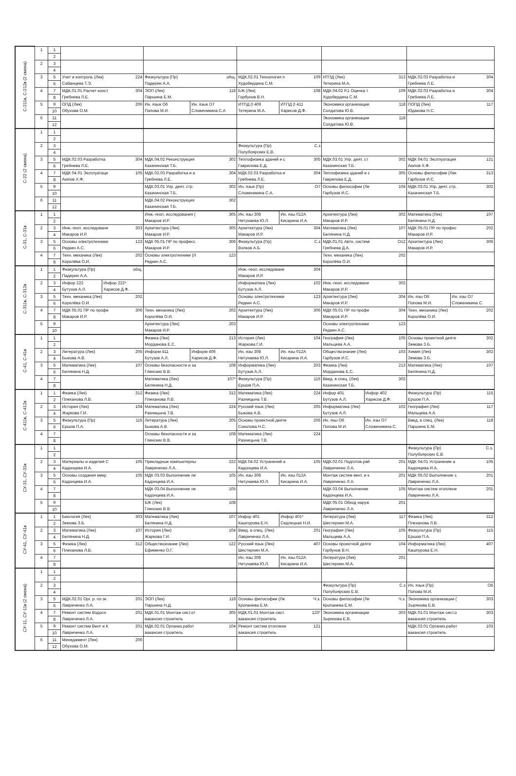| С-211к, С-212к (2 смена) | 1 | 1 | | | | | |
| | | 2 | | | | | |
| | 2 | 3 | | | | | |
| | | 4 | | | | | |
| | 3 | 5 | Учет и контроль (Лек) 224 Сабанцева Т.Э. | Физкультура (Пр) общ. Падерин А.А. | МДК.02.01 Технология п 109 Худобердина С.М. | ИТПД (Лек) 313 Тетерина М.А. | МДК.02.03 Разработка и 304 Гребнева Л.Е. |
| | | 6 | | | | | |
| | 4 | 7 | МДК.01.01 Расчет конст 304 Гребнева Л.Е. | ЭОП (Лек) 118 Паршина Е.М. | БЖ (Лек) 108 Горбунов В.Н. | МДК.04.02 Р.1 Оценка т 109 Худобердина С.М. | МДК.02.03 Разработка и 304 Гребнева Л.Е. |
| | | 8 | | | | | |
| | 5 | 9 | ОПД (Лек) 206 Обухова О.М. | Ин. язык О6 Попова М.И. Ин. язык О7 Сложеникина С.А | ИТПД (I 406 Тетерина М.А. ИТПД (I 411 Харисов Д.Ф. | Экономика организации 118 Солдатова Ю.В. | ПОПД (Лек) 117 Юдакова Н.С. |
| | | 10 | | | | | |
| | 6 | 11 | | | | Экономика организации 118 Солдатова Ю.В. | |
| | | 12 | | | | | |
| С-22 (2 смена) | 1 | 1 | | | | | |
| | | 2 | | | | | |
| | 2 | 3 | | | Физкультура (Пр) С.з Полубоярских Е.В. | | |
| | | 4 | | | | | |
| | 3 | 5 | МДК.02.03 Разработка 304 Гребнева Л.Е. | МДК.04.02 Реконструкция 302 Казачинская Т.Б. | Теплофизика зданий и с 305 Гаврилова Е.Д. | МДК.03.01 Упр. деят. ст 302 Казачинская Т.Б. | МДК 04.01 Эксплуатация 121 Аюпов Х.Ф. |
| | | 6 | | | | | |
| | 4 | 7 | МДК 04.01 Эксплуатаци 105 Аюпов Х.Ф. | МДК.02.03 Разработка и а 304 Гребнева Л.Е. | МДК.02.03 Разработка и 304 Гребнева Л.Е. | Теплофизика зданий и с 305 Гаврилова Е.Д. | Основы философии (Лек 313 Гарбузов И.С. |
| | | 8 | | | | | |
| | 5 | 9 | | МДК.03.01 Упр. деят. стр. 302 Казачинская Т.Б. | Ин. язык (Пр) О7 Сложеникина С.А. | Основы философии (Ле 104 Гарбузов И.С. | МДК.03.01 Упр. деят. стр. 302 Казачинская Т.Б. |
| | | 10 | | | | | |
| | 6 | 11 | | МДК.04.02 Реконструкция 302 Казачинская Т.Б. | | | |
| | | 12 | | | | | |
| С-31, С-31к | 1 | 1 | | Инж.-геол. исследования ( 305 Макаров И.Р. | Ин. язы 308 Нетунаева Ю.Л. Ин. язы 012А Кисарина И.А. | Архитектура (Лек) 302 Макаров И.Р. | Математика (Лек) 107 Белянина Н.Д. |
| | | 2 | | | | | |
| | 2 | 3 | Инж.-геол. исследовани 303 Макаров И.Р. | Архитектура (Лек) 305 Макаров И.Р. | Архитектура (Лек) 304 Макаров И.Р. | Математика (Лек) 107 Белянина Н.Д. | МДК 05.01 ПР по профес 202 Макаров И.Р. |
| | | 4 | | | | | |
| | 3 | 5 | Основы электротехники 123 Редкин А.С. | МДК 05.01 ПР по професс 306 Макаров И.Р. | Физкультура (Пр) С.з Волков А.Б. | МДК.01.01 Авто. системі О12 Гребнева Д.А. | Архитектура (Лек) 306 Макаров И.Р. |
| | | 6 | | | | | |
| | 4 | 7 | Техн. механика (Лек) 202 Королёва О.И. | Основы электротехники (Л 123 Редкин А.С. | | Техн. механика (Лек) 202 Королёва О.И. | |
| | | 8 | | | | | |
| С-311к, С-312к | 1 | 1 | Физкультура (Пр) общ. Падерин А.А. | | Инж.-геол. исследовани 304 Макаров И.Р. | | |
| | | 2 | | | | | |
| | 2 | 3 | Инфор 222 Бутузов А.Л. Инфор 222* Харисов Д.Ф. | | Информатика (Лек) 102 Бутузов А.Л. | Инж.-геол. исследовани 302 Макаров И.Р. | |
| | | 4 | | | | | |
| | 3 | 5 | Техн. механика (Лек) 202 Королёва О.И. | | Основы электротехники 123 Редкин А.С. | Архитектура (Лек) 304 Макаров И.Р. | Ин. язы О6 Попова М.И. Ин. язы О7 Сложеникина С. |
| | | 6 | | | | | |
| | 4 | 7 | МДК 05.01 ПР по профе 306 Макаров И.Р. | Техн. механика (Лек) 202 Королёва О.И. | Архитектура (Лек) 306 Макаров И.Р. | МДК 05.01 ПР по профе 304 Макаров И.Р. | Техн. механика (Лек) 202 Королёва О.И. |
| | | 8 | | | | | |
| | 5 | 9 | | Архитектура (Лек) 203 Макаров И.Р. | | Основы электротехники 123 Редкин А.С. | |
| | | 10 | | | | | |
| С-41, С-41к | 1 | 1 | | Физика (Лек) 213 Морданова Е.С. | История (Лек) 104 Жаркова Г.И. | География (Лек) 105 Мальцева А.А. | Основы проектной деяте 302 Земова З.Б. |
| | | 2 | | | | | |
| | 2 | 3 | Литература (Лек) 205 Быкова А.В. | Информ 411 Бутузов А.Л. Информ 406 Харисов Д.Ф. | Ин. язы 308 Нетунаева Ю.Л. Ин. язы 012А Кисарина И.А. | Обществознание (Лек) 103 Гарбузов И.С. | Химия (Лек) 302 Земова З.Б. |
| | | 4 | | | | | |
| | 3 | 5 | Математика (Лек) 107 Белянина Н.Д. | Основы безопасности и за 108 Глинских В.В. | Информатика (Лек) 203 Бутузов А.Л. | Физика (Лек) 213 Морданова Е.С. | Математика (Лек) 107 Белянина Н.Д. |
| | | 6 | | | | | |
| | 4 | 7 | | Математика (Лек) 107* Белянина Н.Д. | Физкультура (Пр) 115 Ершов П.А. | Введ. в спец. (Лек) 302 Казачинская Т.Б. | |
| | | 8 | | | | | |
| С-411к, С-412к | 1 | 1 | Физика (Лек) 312 Плеханова Л.В. | Физика (Лек) 312 Плеханова Л.В. | Математика (Лек) 224 Разницына Т.В. | Инфор 401 Бутузов А.Л. Инфор 402 Харисов Д.Ф. | Физкультура (Пр) 115 Ершов П.А. |
| | | 2 | | | | | |
| | 2 | 3 | История (Лек) 104 Жаркова Г.И. | Математика (Лек) 224 Разницына Т.В. | Русский язык (Лек) 205 Быкова А.В. | Информатика (Лек) 102 Бутузов А.Л. | География (Лек) 117 Мальцева А.А. |
| | | 4 | | | | | |
| | 3 | 5 | Физкультура (Пр) 115 Ершов П.А. | Литература (Лек) 205 Быкова А.В. | Основы проектной деяте 206 Соколова Н.С. | Ин. язы О6 Попова М.И. Ин. язы О7 Сложеникина С. | Введ. в спец. (Лек) 118 Паршина Е.М. |
| | | 6 | | | | | |
| | 4 | 7 | | Основы безопасности и за 108 Глинских В.В. | Математика (Лек) 224 Разницына Т.В. | | |
| | | 8 | | | | | |
| СУ-31, СУ-31к | 1 | 1 | | | | | Физкультура (Пр) С.з. Полубоярских Е.В. |
| | | 2 | | | | | |
| | 2 | 3 | Материалы и изделия С 105 Кадонцева И.А. | Прикладные компьютерны 222 Лавриченко Л.А. | МДК 04.02 Устранений а 105 Кадонцева И.А. | МДК.02.01 Подготов.раб 201 Лавриченко Л.А. | МДК 04.01 Устранение а 105 Кадонцева И.А. |
| | | 4 | | | | | |
| | 3 | 5 | Основы создания микр 105 Кадонцева И.А. | МДК 03.03 Выполнение пе 105 Кадонцева И.А. | Ин. язы 308 Нетунаева Ю.Л. Ин. язы 012А Кисарина И.А. | Монтаж систем вент. и к 201 Лавриченко Л.А. | МДК 05.02 Выполнение з 201 Лавриченко Л.А. |
| | | 6 | | | | | |
| | 4 | 7 | | МДК 03.04 Выполнение пе 105 Кадонцева И.А. | | МДК 03.04 Выполнение 105 Кадонцева И.А. | Монтаж систем отоплени 201 Лавриченко Л.А. |
| | | 8 | | | | | |
| | 5 | 9 | | БЖ (Лек) 108 Глинских В.В. | | МДК 05.01 Обход наруж 201 Лавриченко Л.А. | |
| | | 10 | | | | | |
| СУ-41, СУ-41к | 1 | 1 | Биология (Лек) 303 Земова З.Б. | Математика (Лек) 107 Белянина Н.Д. | Инфор 401 Кашпурова Е.Н. Инфор 401* Сидлецкая Н.И. | Литература (Лек) 117 Шестернин М.А. | Физика (Лек) 312 Плеханова Л.В. |
| | | 2 | | | | | |
| | 2 | 3 | Математика (Лек) 107 Белянина Н.Д. | История (Лек) 104 Жаркова Г.И. | Введ. в спец. (Лек) 201 Лавриченко Л.А. | География (Лек) 105 Мальцева А.А. | Физкультура (Пр) 115 Ершов П.А. |
| | | 4 | | | | | |
| | 3 | 5 | Физика (Лек) 312 Плеханова Л.В. | Обществознание (Лек) 122 Ефименко О.Г. | Русский язык (Лек) 407 Шестернин М.А. | Основы проектной деяте 104 Горбунов В.Н. | Информатика (Лек) 407 Кашпурова Е.Н. |
| | | 6 | | | | | |
| | 4 | 7 | | | Ин. язы 308 Нетунаева Ю.Л. Ин. язы 012А Кисарина И.А. | Литература (Лек) 201 Шестернин М.А. | |
| | | 8 | | | | | |
| СУ-11, СУ-11к (2 смена) | 1 | 1 | | | | | |
| | | 2 | | | | | |
| | 2 | 3 | | | | Физкультура (Пр) С.з Полубоярских Е.В. | Ин. язык (Пр) О6 Попова М.И. |
| | | 4 | | | | | |
| | 3 | 5 | МДК.02.01 Орг. р. по эк 201 Лавриченко Л.А. | ЭОП (Лек) 118 Паршина Н.Д. | Основы философии (Ле Ч.з. Кропанева Е.М. | Основы философии (Ле Ч.з. Кропанева Е.М. | Экономика организации ( 303 Зырянова Е.В. |
| | | 6 | | | | | |
| | 4 | 7 | Ремонт систем Водосн 201 Лавриченко Л.А. | МДК.01.01 Монтаж сист.от 305 вакансия строитель | МДК.01.01 Монтаж сист. 123* вакансия строитель | Экономика организации 303 Зырянова Е.В. | МДК.01.01 Монтаж сист.о 303 вакансия строитель |
| | | 8 | | | | | |
| | 5 | 9 | Ремонт систем Вент и К 201 Лавриченко Л.А. | МДК.02.01 Организ.работ 104 вакансия строитель | Ремонт систем отоплени 121 вакансия строитель | | МДК.02.01 Организ.работ 103 вакансия строитель |
| | | 10 | | | | | |
| | 6 | 11 | Менеджмент (Лек) 206 Обухова О.М. | | | | |
| | | 12 | | | | | |